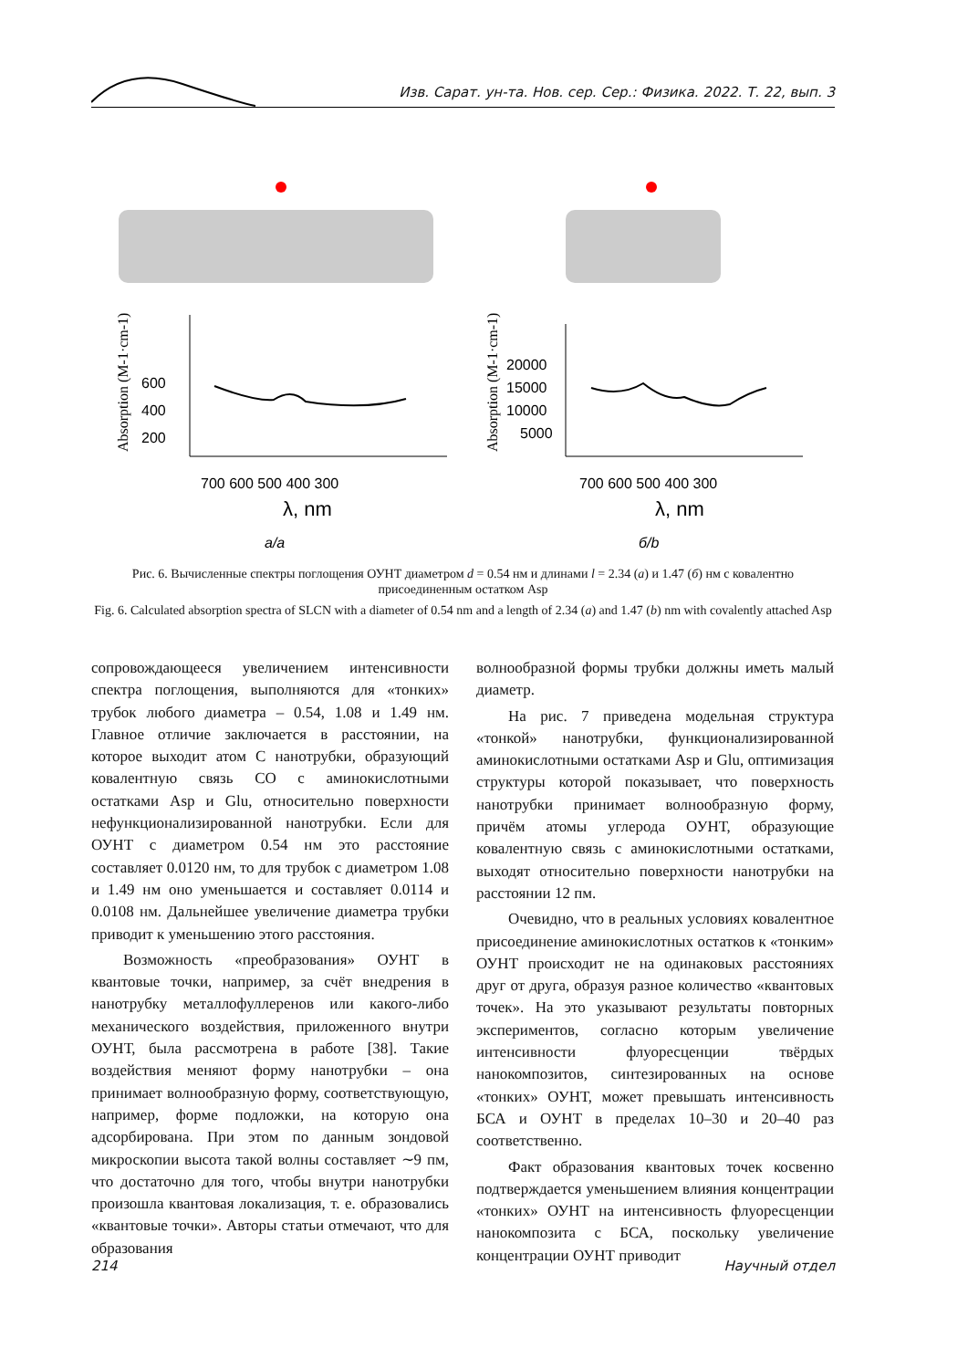Изв. Сарат. ун-та. Нов. сер. Сер.: Физика. 2022. Т. 22, вып. 3
600
400
200
700 600 500 400 300
λ, nm
Absorption (M-1·cm-1)
20000
15000
10000
5000
700 600 500 400 300
λ, nm
Absorption (M-1·cm-1)
а/a
б/b
Рис. 6. Вычисленные спектры поглощения ОУНТ диаметром d = 0.54 нм и длинами l = 2.34 (а) и 1.47 (б) нм с ковалентно присоединенным остатком Asp
Fig. 6. Calculated absorption spectra of SLCN with a diameter of 0.54 nm and a length of 2.34 (a) and 1.47 (b) nm with covalently attached Asp
сопровождающееся увеличением интенсивности спектра поглощения, выполняются для «тонких» трубок любого диаметра – 0.54, 1.08 и 1.49 нм. Главное отличие заключается в расстоянии, на которое выходит атом С нанотрубки, образующий ковалентную связь СО с аминокислотными остатками Asp и Glu, относительно поверхности нефункционализированной нанотрубки. Если для ОУНТ с диаметром 0.54 нм это расстояние составляет 0.0120 нм, то для трубок с диаметром 1.08 и 1.49 нм оно уменьшается и составляет 0.0114 и 0.0108 нм. Дальнейшее увеличение диаметра трубки приводит к уменьшению этого расстояния.
Возможность «преобразования» ОУНТ в квантовые точки, например, за счёт внедрения в нанотрубку металлофуллеренов или какого-либо механического воздействия, приложенного внутри ОУНТ, была рассмотрена в работе [38]. Такие воздействия меняют форму нанотрубки – она принимает волнообразную форму, соответствующую, например, форме подложки, на которую она адсорбирована. При этом по данным зондовой микроскопии высота такой волны составляет ∼9 пм, что достаточно для того, чтобы внутри нанотрубки произошла квантовая локализация, т. е. образовались «квантовые точки». Авторы статьи отмечают, что для образования
волнообразной формы трубки должны иметь малый диаметр.
На рис. 7 приведена модельная структура «тонкой» нанотрубки, функционализированной аминокислотными остатками Asp и Glu, оптимизация структуры которой показывает, что поверхность нанотрубки принимает волнообразную форму, причём атомы углерода ОУНТ, образующие ковалентную связь с аминокислотными остатками, выходят относительно поверхности нанотрубки на расстоянии 12 пм.
Очевидно, что в реальных условиях ковалентное присоединение аминокислотных остатков к «тонким» ОУНТ происходит не на одинаковых расстояниях друг от друга, образуя разное количество «квантовых точек». На это указывают результаты повторных экспериментов, согласно которым увеличение интенсивности флуоресценции твёрдых нанокомпозитов, синтезированных на основе «тонких» ОУНТ, может превышать интенсивность БСА и ОУНТ в пределах 10–30 и 20–40 раз соответственно.
Факт образования квантовых точек косвенно подтверждается уменьшением влияния концентрации «тонких» ОУНТ на интенсивность флуоресценции нанокомпозита с БСА, поскольку увеличение концентрации ОУНТ приводит
214 Научный отдел